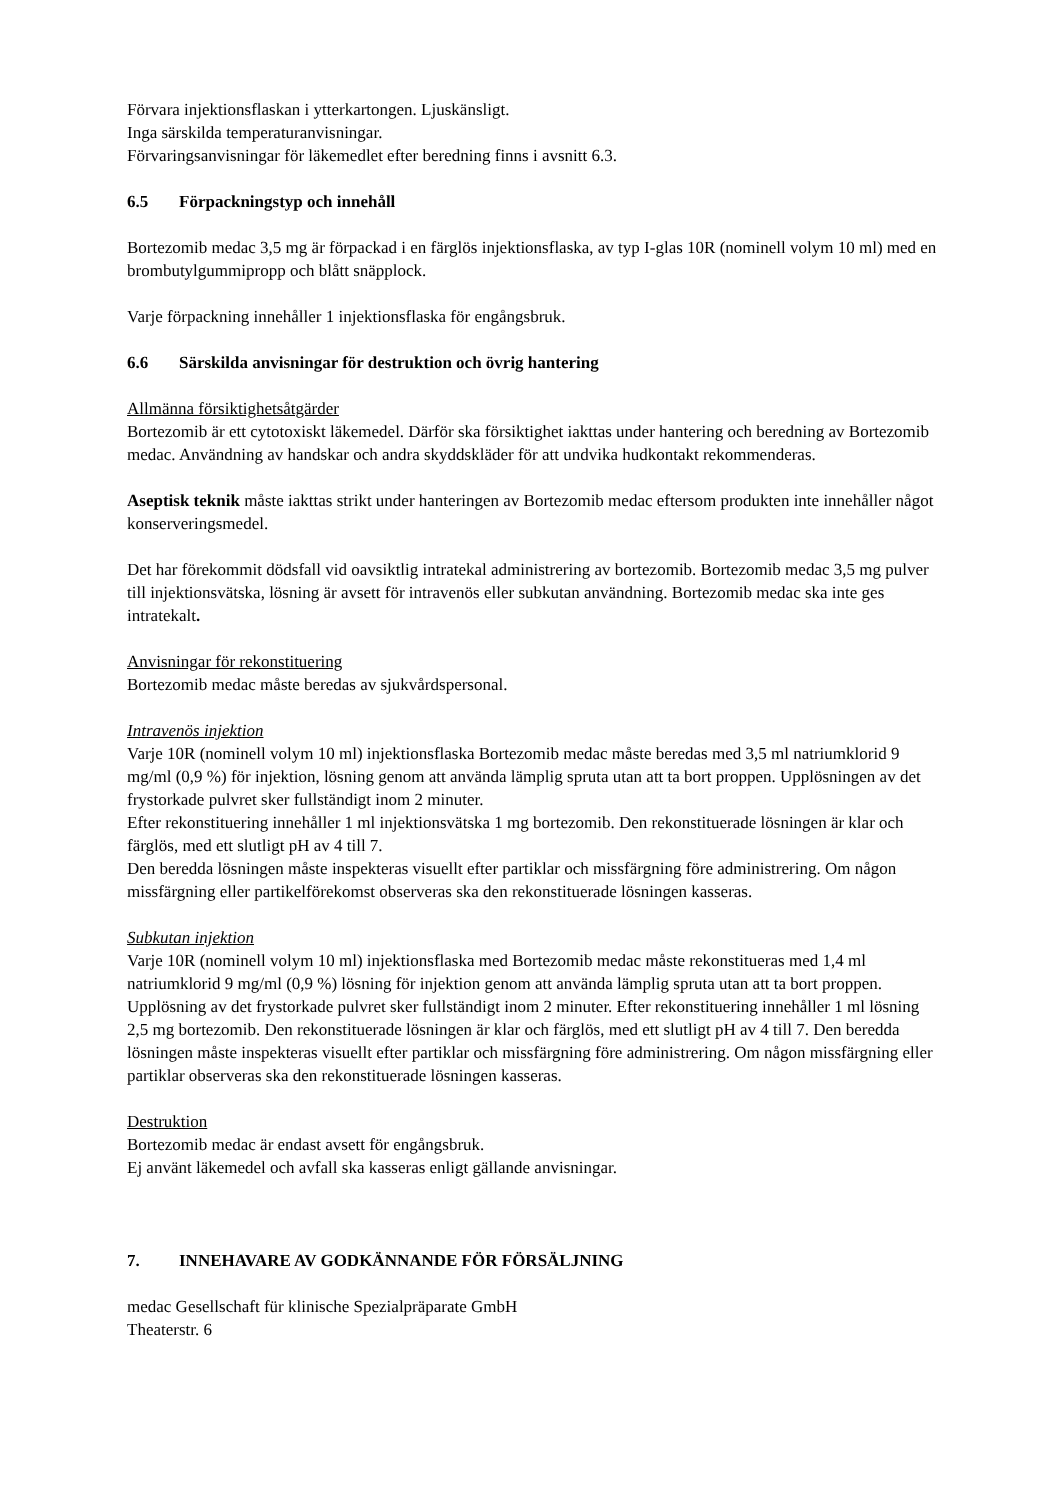Förvara injektionsflaskan i ytterkartongen. Ljuskänsligt.
Inga särskilda temperaturanvisningar.
Förvaringsanvisningar för läkemedlet efter beredning finns i avsnitt 6.3.
6.5 Förpackningstyp och innehåll
Bortezomib medac 3,5 mg är förpackad i en färglös injektionsflaska, av typ I-glas 10R (nominell volym 10 ml) med en brombutylgummipropp och blått snäpplock.
Varje förpackning innehåller 1 injektionsflaska för engångsbruk.
6.6 Särskilda anvisningar för destruktion och övrig hantering
Allmänna försiktighetsåtgärder
Bortezomib är ett cytotoxiskt läkemedel. Därför ska försiktighet iakttas under hantering och beredning av Bortezomib medac. Användning av handskar och andra skyddskläder för att undvika hudkontakt rekommenderas.
Aseptisk teknik måste iakttas strikt under hanteringen av Bortezomib medac eftersom produkten inte innehåller något konserveringsmedel.
Det har förekommit dödsfall vid oavsiktlig intratekal administrering av bortezomib. Bortezomib medac 3,5 mg pulver till injektionsvätska, lösning är avsett för intravenös eller subkutan användning. Bortezomib medac ska inte ges intratekalt.
Anvisningar för rekonstituering
Bortezomib medac måste beredas av sjukvårdspersonal.
Intravenös injektion
Varje 10R (nominell volym 10 ml) injektionsflaska Bortezomib medac måste beredas med 3,5 ml natriumklorid 9 mg/ml (0,9 %) för injektion, lösning genom att använda lämplig spruta utan att ta bort proppen. Upplösningen av det frystorkade pulvret sker fullständigt inom 2 minuter.
Efter rekonstituering innehåller 1 ml injektionsvätska 1 mg bortezomib. Den rekonstituerade lösningen är klar och färglös, med ett slutligt pH av 4 till 7.
Den beredda lösningen måste inspekteras visuellt efter partiklar och missfärgning före administrering. Om någon missfärgning eller partikelförekomst observeras ska den rekonstituerade lösningen kasseras.
Subkutan injektion
Varje 10R (nominell volym 10 ml) injektionsflaska med Bortezomib medac måste rekonstitueras med 1,4 ml natriumklorid 9 mg/ml (0,9 %) lösning för injektion genom att använda lämplig spruta utan att ta bort proppen. Upplösning av det frystorkade pulvret sker fullständigt inom 2 minuter. Efter rekonstituering innehåller 1 ml lösning 2,5 mg bortezomib. Den rekonstituerade lösningen är klar och färglös, med ett slutligt pH av 4 till 7. Den beredda lösningen måste inspekteras visuellt efter partiklar och missfärgning före administrering. Om någon missfärgning eller partiklar observeras ska den rekonstituerade lösningen kasseras.
Destruktion
Bortezomib medac är endast avsett för engångsbruk.
Ej använt läkemedel och avfall ska kasseras enligt gällande anvisningar.
7. INNEHAVARE AV GODKÄNNANDE FÖR FÖRSÄLJNING
medac Gesellschaft für klinische Spezialpräparate GmbH
Theaterstr. 6